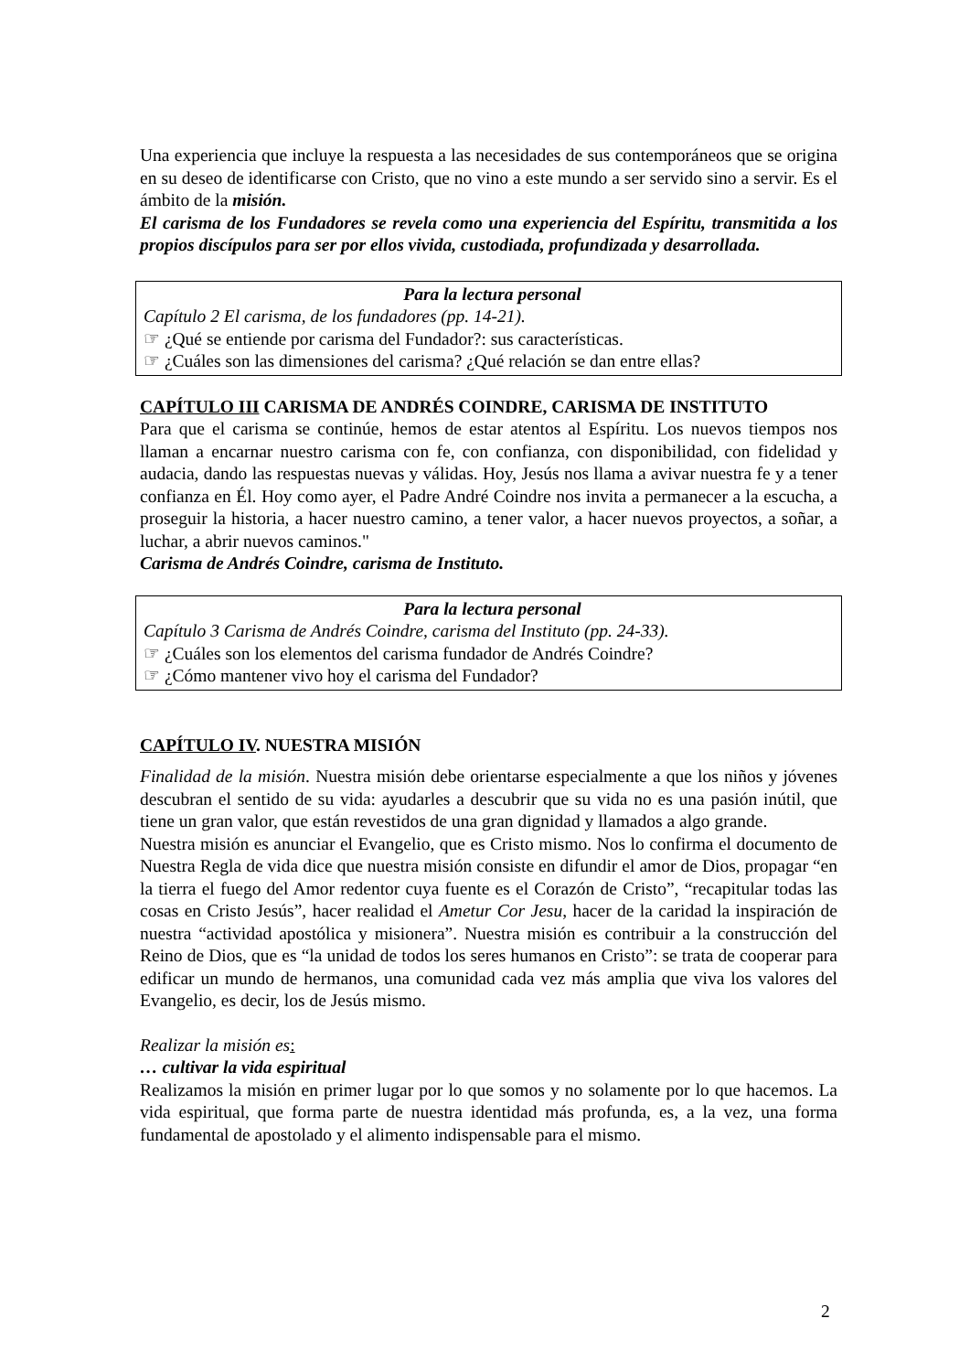Una experiencia que incluye la respuesta a las necesidades de sus contemporáneos que se origina en su deseo de identificarse con Cristo, que no vino a este mundo a ser servido sino a servir. Es el ámbito de la misión.
El carisma de los Fundadores se revela como una experiencia del Espíritu, transmitida a los propios discípulos para ser por ellos vivida, custodiada, profundizada y desarrollada.
Para la lectura personal
Capítulo 2 El carisma, de los fundadores (pp. 14-21).
☞ ¿Qué se entiende por carisma del Fundador?: sus características.
☞ ¿Cuáles son las dimensiones del carisma? ¿Qué relación se dan entre ellas?
CAPÍTULO III CARISMA DE ANDRÉS COINDRE, CARISMA DE INSTITUTO
Para que el carisma se continúe, hemos de estar atentos al Espíritu. Los nuevos tiempos nos llaman a encarnar nuestro carisma con fe, con confianza, con disponibilidad, con fidelidad y audacia, dando las respuestas nuevas y válidas. Hoy, Jesús nos llama a avivar nuestra fe y a tener confianza en Él. Hoy como ayer, el Padre André Coindre nos invita a permanecer a la escucha, a proseguir la historia, a hacer nuestro camino, a tener valor, a hacer nuevos proyectos, a soñar, a luchar, a abrir nuevos caminos."
Carisma de Andrés Coindre, carisma de Instituto.
Para la lectura personal
Capítulo 3 Carisma de Andrés Coindre, carisma del Instituto (pp. 24-33).
☞ ¿Cuáles son los elementos del carisma fundador de Andrés Coindre?
☞ ¿Cómo mantener vivo hoy el carisma del Fundador?
CAPÍTULO IV. NUESTRA MISIÓN
Finalidad de la misión. Nuestra misión debe orientarse especialmente a que los niños y jóvenes descubran el sentido de su vida: ayudarles a descubrir que su vida no es una pasión inútil, que tiene un gran valor, que están revestidos de una gran dignidad y llamados a algo grande.
Nuestra misión es anunciar el Evangelio, que es Cristo mismo. Nos lo confirma el documento de Nuestra Regla de vida dice que nuestra misión consiste en difundir el amor de Dios, propagar “en la tierra el fuego del Amor redentor cuya fuente es el Corazón de Cristo”, “recapitular todas las cosas en Cristo Jesús”, hacer realidad el Ametur Cor Jesu, hacer de la caridad la inspiración de nuestra “actividad apostólica y misionera”. Nuestra misión es contribuir a la construcción del Reino de Dios, que es “la unidad de todos los seres humanos en Cristo”: se trata de cooperar para edificar un mundo de hermanos, una comunidad cada vez más amplia que viva los valores del Evangelio, es decir, los de Jesús mismo.
Realizar la misión es:
… cultivar la vida espiritual
Realizamos la misión en primer lugar por lo que somos y no solamente por lo que hacemos. La vida espiritual, que forma parte de nuestra identidad más profunda, es, a la vez, una forma fundamental de apostolado y el alimento indispensable para el mismo.
2